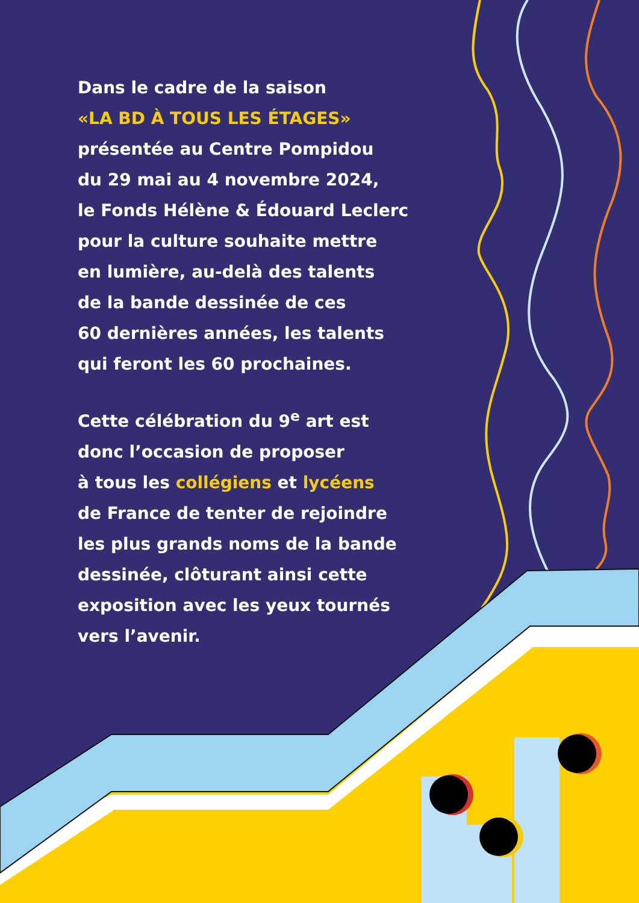Dans le cadre de la saison
«LA BD À TOUS LES ÉTAGES»
présentée au Centre Pompidou
du 29 mai au 4 novembre 2024,
le Fonds Hélène & Édouard Leclerc
pour la culture souhaite mettre
en lumière, au-delà des talents
de la bande dessinée de ces
60 dernières années, les talents
qui feront les 60 prochaines.
Cette célébration du 9<sup>e</sup> art est
donc l’occasion de proposer
à tous les collégiens et lycéens
de France de tenter de rejoindre
les plus grands noms de la bande
dessinée, clôturant ainsi cette
exposition avec les yeux tournés
vers l’avenir.